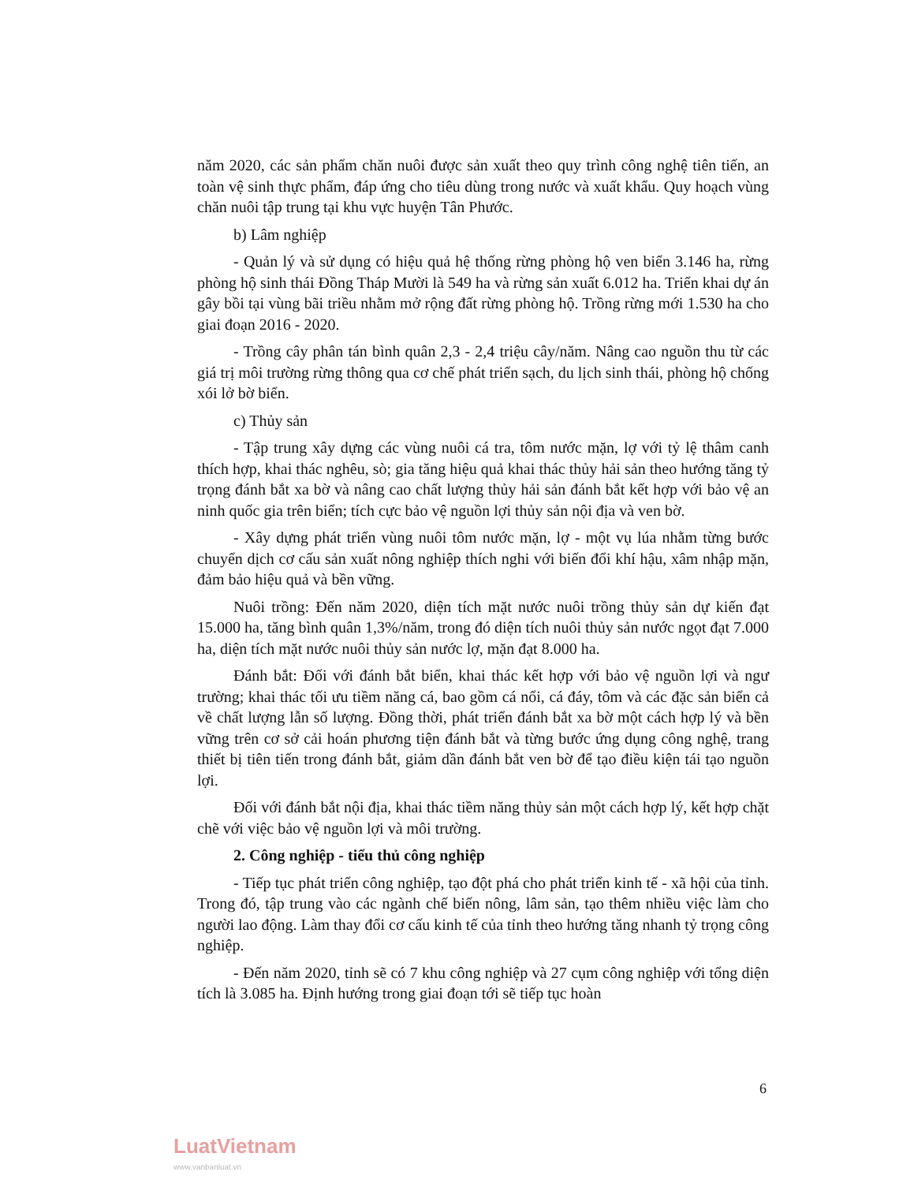năm 2020, các sản phẩm chăn nuôi được sản xuất theo quy trình công nghệ tiên tiến, an toàn vệ sinh thực phẩm, đáp ứng cho tiêu dùng trong nước và xuất khẩu. Quy hoạch vùng chăn nuôi tập trung tại khu vực huyện Tân Phước.
b) Lâm nghiệp
- Quản lý và sử dụng có hiệu quả hệ thống rừng phòng hộ ven biển 3.146 ha, rừng phòng hộ sinh thái Đồng Tháp Mười là 549 ha và rừng sản xuất 6.012 ha. Triển khai dự án gây bồi tại vùng bãi triều nhằm mở rộng đất rừng phòng hộ. Trồng rừng mới 1.530 ha cho giai đoạn 2016 - 2020.
- Trồng cây phân tán bình quân 2,3 - 2,4 triệu cây/năm. Nâng cao nguồn thu từ các giá trị môi trường rừng thông qua cơ chế phát triển sạch, du lịch sinh thái, phòng hộ chống xói lở bờ biển.
c) Thủy sản
- Tập trung xây dựng các vùng nuôi cá tra, tôm nước mặn, lợ với tỷ lệ thâm canh thích hợp, khai thác nghêu, sò; gia tăng hiệu quả khai thác thủy hải sản theo hướng tăng tỷ trọng đánh bắt xa bờ và nâng cao chất lượng thủy hải sản đánh bắt kết hợp với bảo vệ an ninh quốc gia trên biển; tích cực bảo vệ nguồn lợi thủy sản nội địa và ven bờ.
- Xây dựng phát triển vùng nuôi tôm nước mặn, lợ - một vụ lúa nhằm từng bước chuyển dịch cơ cấu sản xuất nông nghiệp thích nghi với biến đổi khí hậu, xâm nhập mặn, đảm bảo hiệu quả và bền vững.
Nuôi trồng: Đến năm 2020, diện tích mặt nước nuôi trồng thủy sản dự kiến đạt 15.000 ha, tăng bình quân 1,3%/năm, trong đó diện tích nuôi thủy sản nước ngọt đạt 7.000 ha, diện tích mặt nước nuôi thủy sản nước lợ, mặn đạt 8.000 ha.
Đánh bắt: Đối với đánh bắt biển, khai thác kết hợp với bảo vệ nguồn lợi và ngư trường; khai thác tối ưu tiềm năng cá, bao gồm cá nổi, cá đáy, tôm và các đặc sản biển cả về chất lượng lẫn số lượng. Đồng thời, phát triển đánh bắt xa bờ một cách hợp lý và bền vững trên cơ sở cải hoán phương tiện đánh bắt và từng bước ứng dụng công nghệ, trang thiết bị tiên tiến trong đánh bắt, giảm dần đánh bắt ven bờ để tạo điều kiện tái tạo nguồn lợi.
Đối với đánh bắt nội địa, khai thác tiềm năng thủy sản một cách hợp lý, kết hợp chặt chẽ với việc bảo vệ nguồn lợi và môi trường.
2. Công nghiệp - tiểu thủ công nghiệp
- Tiếp tục phát triển công nghiệp, tạo đột phá cho phát triển kinh tế - xã hội của tỉnh. Trong đó, tập trung vào các ngành chế biến nông, lâm sản, tạo thêm nhiều việc làm cho người lao động. Làm thay đổi cơ cấu kinh tế của tỉnh theo hướng tăng nhanh tỷ trọng công nghiệp.
- Đến năm 2020, tỉnh sẽ có 7 khu công nghiệp và 27 cụm công nghiệp với tổng diện tích là 3.085 ha. Định hướng trong giai đoạn tới sẽ tiếp tục hoàn
6
LuatVietnam
www.vanbanluat.vn